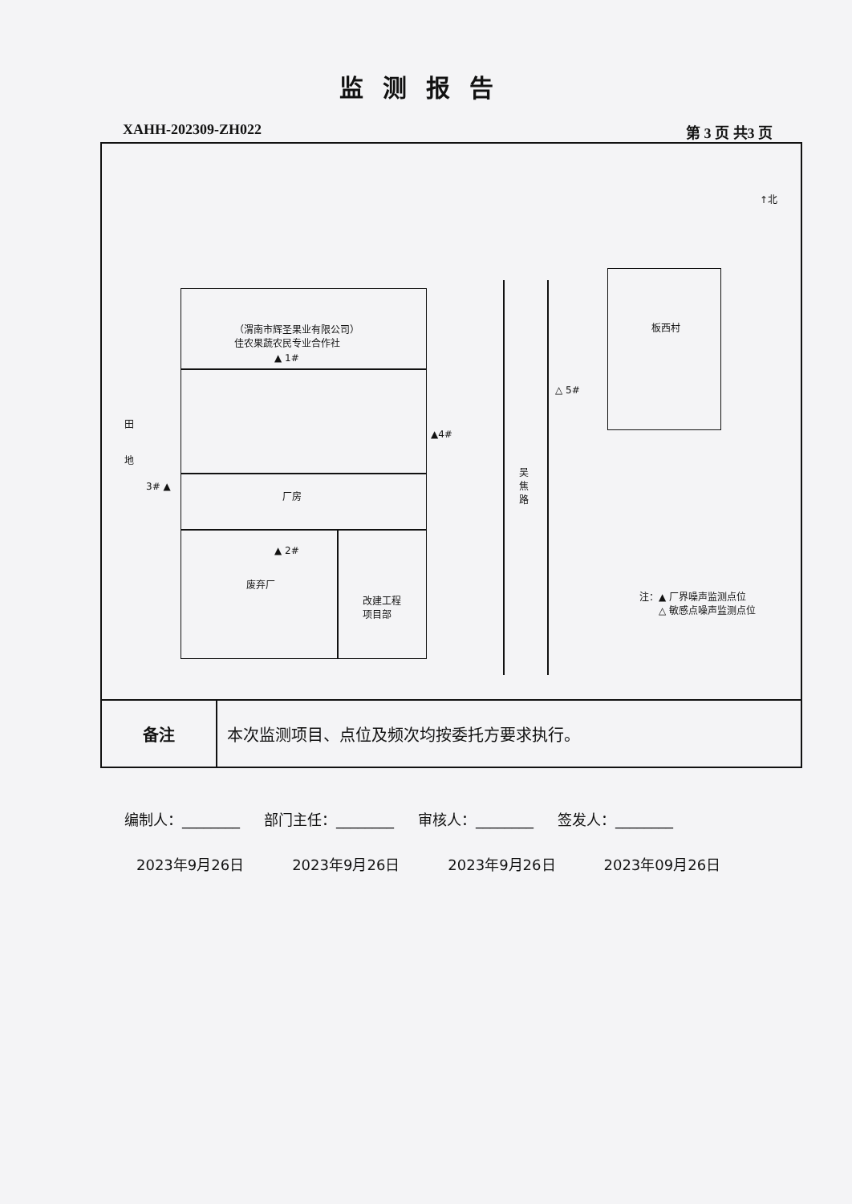监测报告
XAHH-202309-ZH022 第 3 页 共3 页
| （渭南市辉圣果业有限公司） 佳农果蔬农民专业合作社 ▲ 1# 田 地 3# ▲ ▲4# 厂房 ▲ 2# 废弃厂 改建工程 项目部 吴 焦 路 △ 5# 板西村 ↑北 注：▲ 厂界噪声监测点位 △ 敏感点噪声监测点位 | |
| 备注 | 本次监测项目、点位及频次均按委托方要求执行。 |
编制人：________ 部门主任：________ 审核人：________ 签发人：________
2023年9月26日 2023年9月26日 2023年9月26日 2023年09月26日